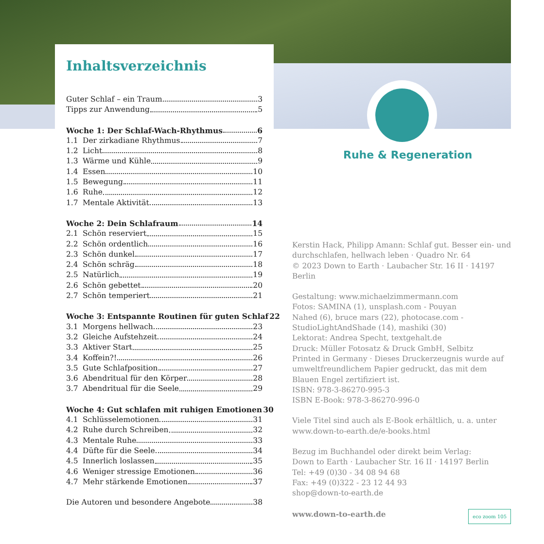Inhaltsverzeichnis
Guter Schlaf – ein Traum 3
Tipps zur Anwendung 5
Woche 1: Der Schlaf-Wach-Rhythmus 6
1.1 Der zirkadiane Rhythmus 7
1.2 Licht 8
1.3 Wärme und Kühle 9
1.4 Essen 10
1.5 Bewegung 11
1.6 Ruhe 12
1.7 Mentale Aktivität 13
Woche 2: Dein Schlafraum 14
2.1 Schön reserviert 15
2.2 Schön ordentlich 16
2.3 Schön dunkel 17
2.4 Schön schräg 18
2.5 Natürlich 19
2.6 Schön gebettet 20
2.7 Schön temperiert 21
Woche 3: Entspannte Routinen für guten Schlaf 22
3.1 Morgens hellwach 23
3.2 Gleiche Aufstehzeit 24
3.3 Aktiver Start 25
3.4 Koffein?! 26
3.5 Gute Schlafposition 27
3.6 Abendritual für den Körper 28
3.7 Abendritual für die Seele 29
Woche 4: Gut schlafen mit ruhigen Emotionen 30
4.1 Schlüsselemotionen 31
4.2 Ruhe durch Schreiben 32
4.3 Mentale Ruhe 33
4.4 Düfte für die Seele 34
4.5 Innerlich loslassen 35
4.6 Weniger stressige Emotionen 36
4.7 Mehr stärkende Emotionen 37
Die Autoren und besondere Angebote 38
Ruhe & Regeneration
Kerstin Hack, Philipp Amann: Schlaf gut. Besser ein- und durchschlafen, hellwach leben · Quadro Nr. 64
© 2023 Down to Earth · Laubacher Str. 16 II · 14197 Berlin
Gestaltung: www.michaelzimmermann.com
Fotos: SAMINA (1), unsplash.com - Pouyan
Nahed (6), bruce mars (22), photocase.com -
StudioLightAndShade (14), mashiki (30)
Lektorat: Andrea Specht, textgehalt.de
Druck: Müller Fotosatz & Druck GmbH, Selbitz
Printed in Germany · Dieses Druckerzeugnis wurde auf umweltfreundlichem Papier gedruckt, das mit dem Blauen Engel zertifiziert ist.
ISBN: 978-3-86270-995-3
ISBN E-Book: 978-3-86270-996-0
Viele Titel sind auch als E-Book erhältlich, u. a. unter www.down-to-earth.de/e-books.html
Bezug im Buchhandel oder direkt beim Verlag:
Down to Earth · Laubacher Str. 16 II · 14197 Berlin
Tel: +49 (0)30 - 34 08 94 68
Fax: +49 (0)322 - 23 12 44 93
shop@down-to-earth.de
www.down-to-earth.de eco zoom 105